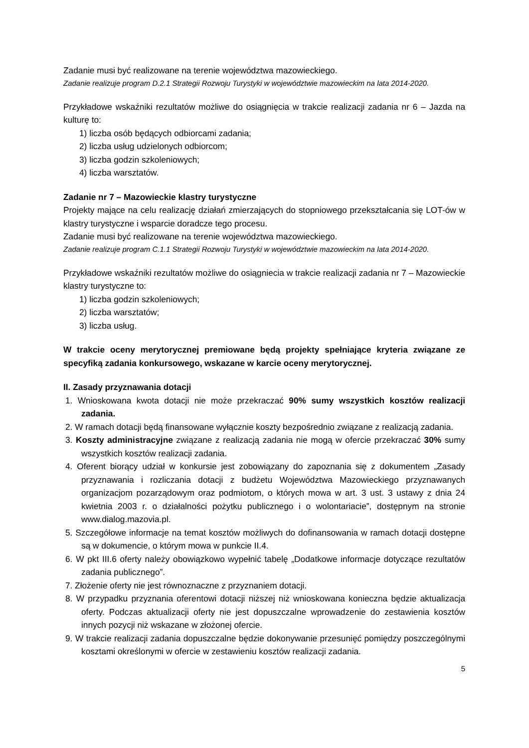Zadanie musi być realizowane na terenie województwa mazowieckiego.
Zadanie realizuje program D.2.1 Strategii Rozwoju Turystyki w województwie mazowieckim na lata 2014-2020.
Przykładowe wskaźniki rezultatów możliwe do osiągnięcia w trakcie realizacji zadania nr 6 – Jazda na kulturę to:
1) liczba osób będących odbiorcami zadania;
2) liczba usług udzielonych odbiorcom;
3) liczba godzin szkoleniowych;
4) liczba warsztatów.
Zadanie nr 7 – Mazowieckie klastry turystyczne
Projekty mające na celu realizację działań zmierzających do stopniowego przekształcania się LOT-ów w klastry turystyczne i wsparcie doradcze tego procesu.
Zadanie musi być realizowane na terenie województwa mazowieckiego.
Zadanie realizuje program C.1.1 Strategii Rozwoju Turystyki w województwie mazowieckim na lata 2014-2020.
Przykładowe wskaźniki rezultatów możliwe do osiągniecia w trakcie realizacji zadania nr 7 – Mazowieckie klastry turystyczne to:
1) liczba godzin szkoleniowych;
2) liczba warsztatów;
3) liczba usług.
W trakcie oceny merytorycznej premiowane będą projekty spełniające kryteria związane ze specyfiką zadania konkursowego, wskazane w karcie oceny merytorycznej.
II. Zasady przyznawania dotacji
1. Wnioskowana kwota dotacji nie może przekraczać 90% sumy wszystkich kosztów realizacji zadania.
2. W ramach dotacji będą finansowane wyłącznie koszty bezpośrednio związane z realizacją zadania.
3. Koszty administracyjne związane z realizacją zadania nie mogą w ofercie przekraczać 30% sumy wszystkich kosztów realizacji zadania.
4. Oferent biorący udział w konkursie jest zobowiązany do zapoznania się z dokumentem „Zasady przyznawania i rozliczania dotacji z budżetu Województwa Mazowieckiego przyznawanych organizacjom pozarządowym oraz podmiotom, o których mowa w art. 3 ust. 3 ustawy z dnia 24 kwietnia 2003 r. o działalności pożytku publicznego i o wolontariacie”, dostępnym na stronie www.dialog.mazovia.pl.
5. Szczegółowe informacje na temat kosztów możliwych do dofinansowania w ramach dotacji dostępne są w dokumencie, o którym mowa w punkcie II.4.
6. W pkt III.6 oferty należy obowiązkowo wypełnić tabelę „Dodatkowe informacje dotyczące rezultatów zadania publicznego”.
7. Złożenie oferty nie jest równoznaczne z przyznaniem dotacji.
8. W przypadku przyznania oferentowi dotacji niższej niż wnioskowana konieczna będzie aktualizacja oferty. Podczas aktualizacji oferty nie jest dopuszczalne wprowadzenie do zestawienia kosztów innych pozycji niż wskazane w złożonej ofercie.
9. W trakcie realizacji zadania dopuszczalne będzie dokonywanie przesunięć pomiędzy poszczególnymi kosztami określonymi w ofercie w zestawieniu kosztów realizacji zadania.
5